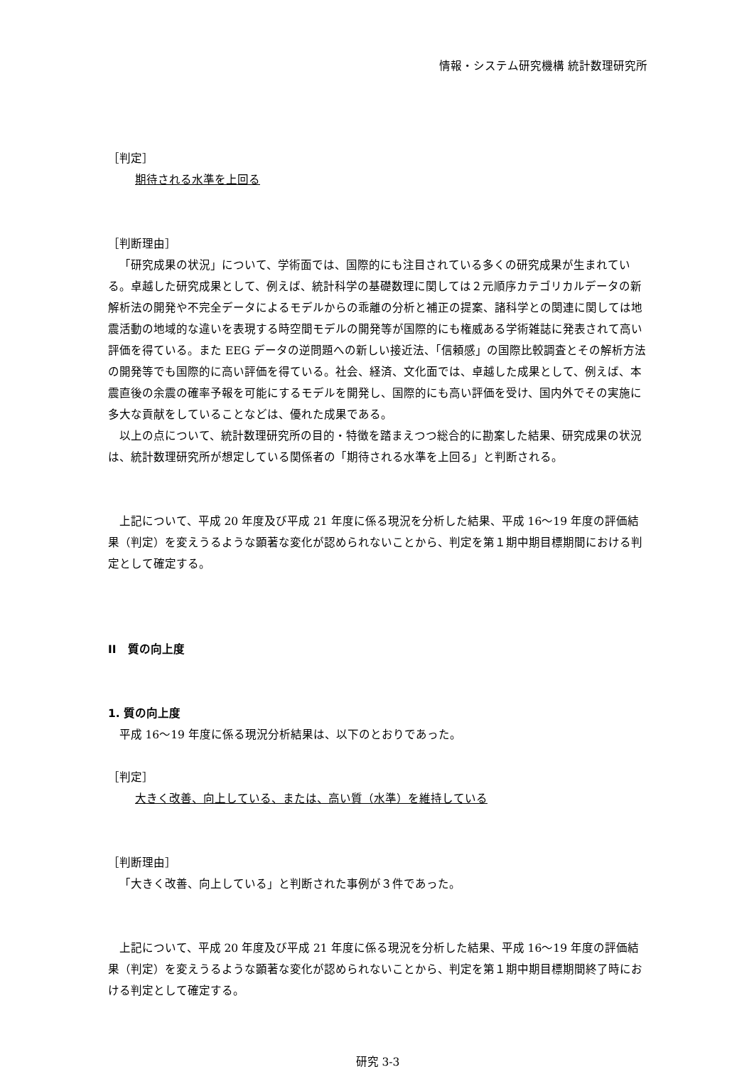情報・システム研究機構 統計数理研究所
［判定］
期待される水準を上回る
［判断理由］
「研究成果の状況」について、学術面では、国際的にも注目されている多くの研究成果が生まれている。卓越した研究成果として、例えば、統計科学の基礎数理に関しては２元順序カテゴリカルデータの新解析法の開発や不完全データによるモデルからの乖離の分析と補正の提案、諸科学との関連に関しては地震活動の地域的な違いを表現する時空間モデルの開発等が国際的にも権威ある学術雑誌に発表されて高い評価を得ている。また EEG データの逆問題への新しい接近法、「信頼感」の国際比較調査とその解析方法の開発等でも国際的に高い評価を得ている。社会、経済、文化面では、卓越した成果として、例えば、本震直後の余震の確率予報を可能にするモデルを開発し、国際的にも高い評価を受け、国内外でその実施に多大な貢献をしていることなどは、優れた成果である。
以上の点について、統計数理研究所の目的・特徴を踏まえつつ総合的に勘案した結果、研究成果の状況は、統計数理研究所が想定している関係者の「期待される水準を上回る」と判断される。
上記について、平成 20 年度及び平成 21 年度に係る現況を分析した結果、平成 16〜19 年度の評価結果（判定）を変えうるような顕著な変化が認められないことから、判定を第１期中期目標期間における判定として確定する。
II　質の向上度
1. 質の向上度
平成 16〜19 年度に係る現況分析結果は、以下のとおりであった。
［判定］
大きく改善、向上している、または、高い質（水準）を維持している
［判断理由］
「大きく改善、向上している」と判断された事例が３件であった。
上記について、平成 20 年度及び平成 21 年度に係る現況を分析した結果、平成 16〜19 年度の評価結果（判定）を変えうるような顕著な変化が認められないことから、判定を第１期中期目標期間終了時における判定として確定する。
研究 3-3